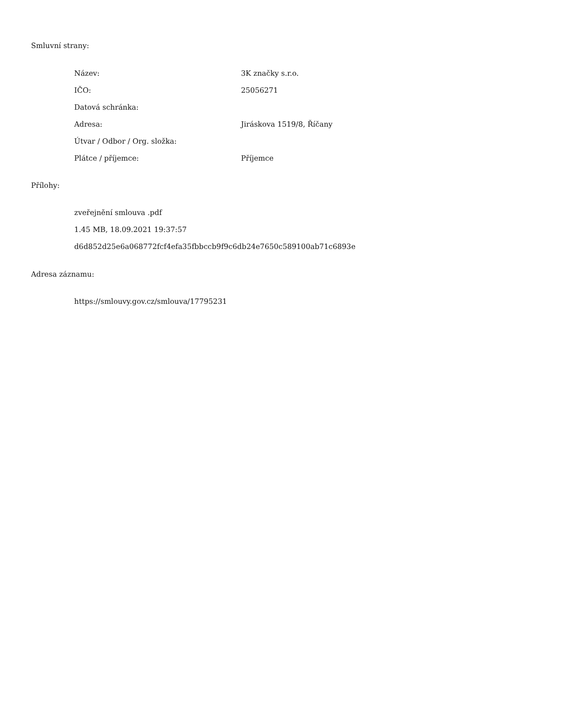Smluvní strany:
| Název: | 3K značky s.r.o. |
| IČO: | 25056271 |
| Datová schránka: | |
| Adresa: | Jiráskova 1519/8, Říčany |
| Útvar / Odbor / Org. složka: | |
| Plátce / příjemce: | Příjemce |
Přílohy:
zveřejnění smlouva .pdf
1.45 MB, 18.09.2021 19:37:57
d6d852d25e6a068772fcf4efa35fbbccb9f9c6db24e7650c589100ab71c6893e
Adresa záznamu:
https://smlouvy.gov.cz/smlouva/17795231